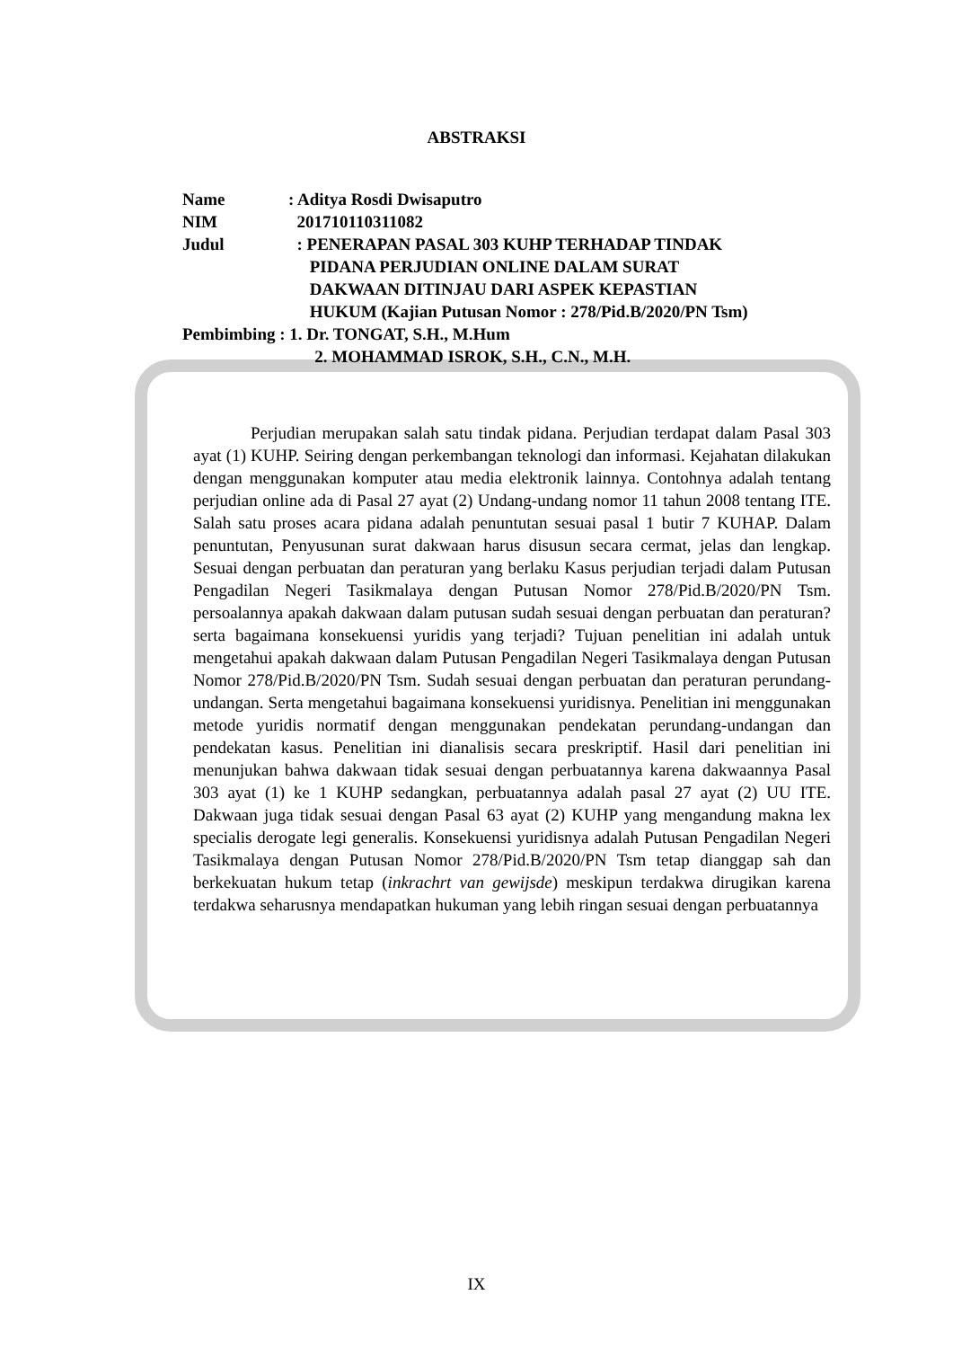ABSTRAKSI
| Name | : Aditya Rosdi Dwisaputro |
| NIM | 201710110311082 |
| Judul | : PENERAPAN PASAL 303 KUHP TERHADAP TINDAK PIDANA PERJUDIAN ONLINE DALAM SURAT DAKWAAN DITINJAU DARI ASPEK KEPASTIAN HUKUM (Kajian Putusan Nomor : 278/Pid.B/2020/PN Tsm) |
| Pembimbing : 1. Dr. TONGAT, S.H., M.Hum 2. MOHAMMAD ISROK, S.H., C.N., M.H. | |
Perjudian merupakan salah satu tindak pidana. Perjudian terdapat dalam Pasal 303 ayat (1) KUHP. Seiring dengan perkembangan teknologi dan informasi. Kejahatan dilakukan dengan menggunakan komputer atau media elektronik lainnya. Contohnya adalah tentang perjudian online ada di Pasal 27 ayat (2) Undang-undang nomor 11 tahun 2008 tentang ITE. Salah satu proses acara pidana adalah penuntutan sesuai pasal 1 butir 7 KUHAP. Dalam penuntutan, Penyusunan surat dakwaan harus disusun secara cermat, jelas dan lengkap. Sesuai dengan perbuatan dan peraturan yang berlaku Kasus perjudian terjadi dalam Putusan Pengadilan Negeri Tasikmalaya dengan Putusan Nomor 278/Pid.B/2020/PN Tsm. persoalannya apakah dakwaan dalam putusan sudah sesuai dengan perbuatan dan peraturan? serta bagaimana konsekuensi yuridis yang terjadi? Tujuan penelitian ini adalah untuk mengetahui apakah dakwaan dalam Putusan Pengadilan Negeri Tasikmalaya dengan Putusan Nomor 278/Pid.B/2020/PN Tsm. Sudah sesuai dengan perbuatan dan peraturan perundang-undangan. Serta mengetahui bagaimana konsekuensi yuridisnya. Penelitian ini menggunakan metode yuridis normatif dengan menggunakan pendekatan perundang-undangan dan pendekatan kasus. Penelitian ini dianalisis secara preskriptif. Hasil dari penelitian ini menunjukan bahwa dakwaan tidak sesuai dengan perbuatannya karena dakwaannya Pasal 303 ayat (1) ke 1 KUHP sedangkan, perbuatannya adalah pasal 27 ayat (2) UU ITE. Dakwaan juga tidak sesuai dengan Pasal 63 ayat (2) KUHP yang mengandung makna lex specialis derogate legi generalis. Konsekuensi yuridisnya adalah Putusan Pengadilan Negeri Tasikmalaya dengan Putusan Nomor 278/Pid.B/2020/PN Tsm tetap dianggap sah dan berkekuatan hukum tetap (inkrachrt van gewijsde) meskipun terdakwa dirugikan karena terdakwa seharusnya mendapatkan hukuman yang lebih ringan sesuai dengan perbuatannya
IX